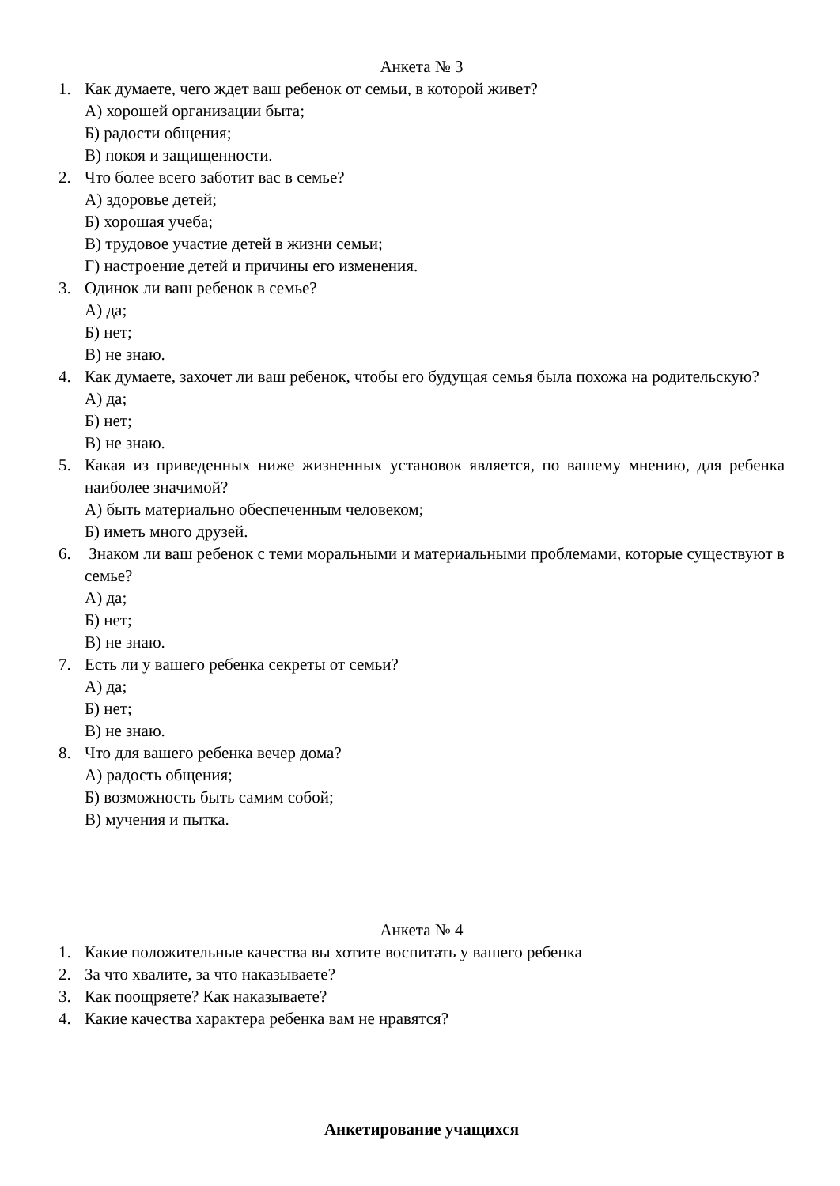Анкета № 3
1. Как думаете, чего ждет ваш ребенок от семьи, в которой живет?
А) хорошей организации быта;
Б) радости общения;
В) покоя и защищенности.
2. Что более всего заботит вас в семье?
А) здоровье детей;
Б) хорошая учеба;
В) трудовое участие детей в жизни семьи;
Г) настроение детей и причины его изменения.
3. Одинок ли ваш ребенок в семье?
А) да;
Б) нет;
В) не знаю.
4. Как думаете, захочет ли ваш ребенок, чтобы его будущая семья была похожа на родительскую?
А) да;
Б) нет;
В) не знаю.
5. Какая из приведенных ниже жизненных установок является, по вашему мнению, для ребенка наиболее значимой?
А) быть материально обеспеченным человеком;
Б) иметь много друзей.
6. Знаком ли ваш ребенок с теми моральными и материальными проблемами, которые существуют в семье?
А) да;
Б) нет;
В) не знаю.
7. Есть ли у вашего ребенка секреты от семьи?
А) да;
Б) нет;
В) не знаю.
8. Что для вашего ребенка вечер дома?
А) радость общения;
Б) возможность быть самим собой;
В) мучения и пытка.
Анкета № 4
1. Какие положительные качества вы хотите воспитать у вашего ребенка
2. За что хвалите, за что наказываете?
3. Как поощряете? Как наказываете?
4. Какие качества характера ребенка вам не нравятся?
Анкетирование учащихся